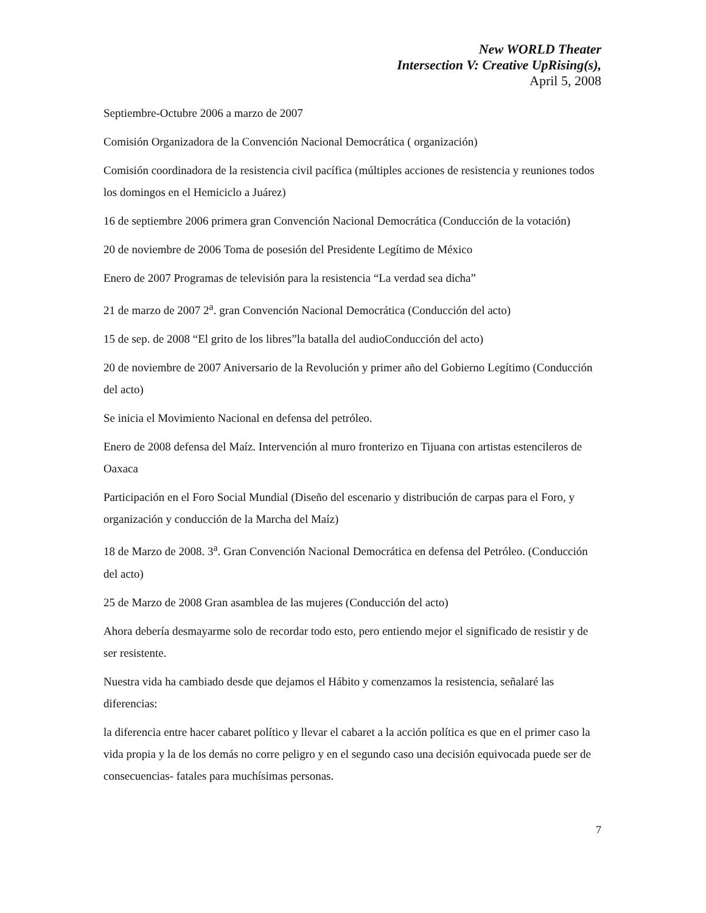New WORLD Theater
Intersection V: Creative UpRising(s),
April 5, 2008
Septiembre-Octubre 2006 a marzo de 2007
Comisión Organizadora de la Convención Nacional Democrática ( organización)
Comisión coordinadora de la resistencia civil pacífica (múltiples acciones de resistencia y reuniones todos los domingos en el Hemiciclo a Juárez)
16 de septiembre 2006 primera gran Convención Nacional Democrática (Conducción de la votación)
20 de noviembre de 2006 Toma de posesión del Presidente Legítimo de México
Enero de 2007 Programas de televisión para la resistencia “La verdad sea dicha”
21 de marzo de 2007 2<sup>a</sup>. gran Convención Nacional Democrática (Conducción del acto)
15 de sep. de 2008 “El grito de los libres”la batalla del audioConducción del acto)
20 de noviembre de 2007 Aniversario de la Revolución y primer año del Gobierno Legítimo (Conducción del acto)
Se inicia el Movimiento Nacional en defensa del petróleo.
Enero de 2008 defensa del Maíz. Intervención al muro fronterizo en Tijuana con artistas estencileros de Oaxaca
Participación en el Foro Social Mundial (Diseño del escenario y distribución de carpas para el Foro, y organización y conducción de la Marcha del Maíz)
18 de Marzo de 2008. 3<sup>a</sup>. Gran Convención Nacional Democrática en defensa del Petróleo. (Conducción del acto)
25 de Marzo de 2008 Gran asamblea de las mujeres (Conducción del acto)
Ahora debería desmayarme solo de recordar todo esto, pero entiendo mejor el significado de resistir y de ser resistente.
Nuestra vida ha cambiado desde que dejamos el Hábito y comenzamos la resistencia, señalaré las diferencias:
la diferencia entre hacer cabaret político y llevar el cabaret a la acción política es que en el primer caso la vida propia y la de los demás no corre peligro y en el segundo caso una decisión equivocada puede ser de consecuencias- fatales para muchísimas personas.
7